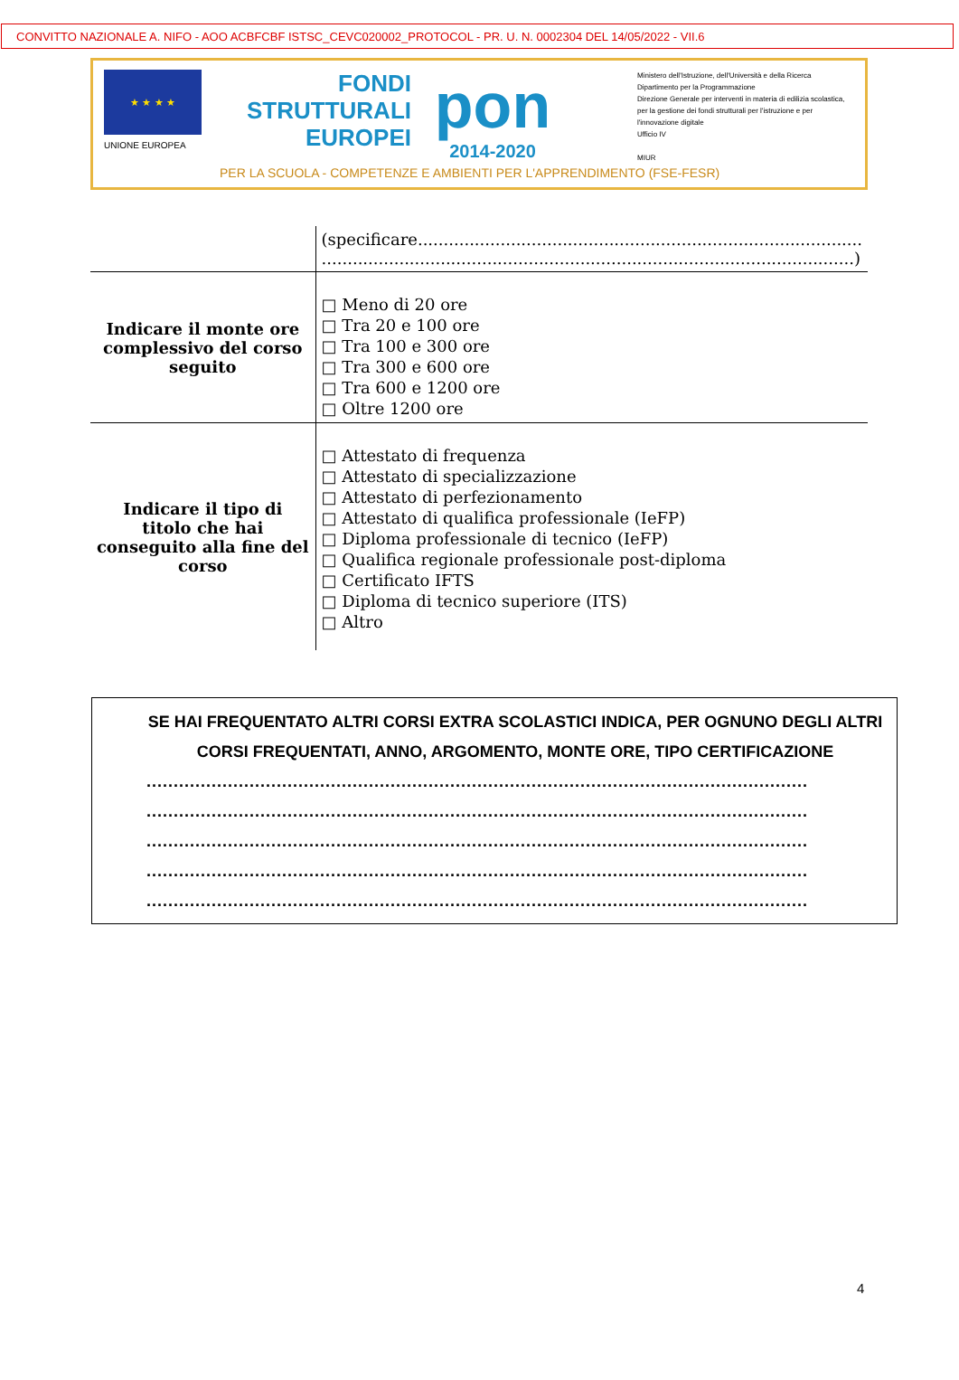CONVITTO NAZIONALE A. NIFO - AOO ACBFCBF ISTSC_CEVC020002_PROTOCOL - PR. U. N. 0002304 DEL 14/05/2022 - VII.6
★ ★ ★ ★
UNIONE EUROPEA
FONDI
STRUTTURALI
EUROPEI
pon
2014-2020
Ministero dell'Istruzione, dell'Università e della Ricerca
Dipartimento per la Programmazione
Direzione Generale per interventi in materia di edilizia scolastica, per la gestione dei fondi strutturali per l'istruzione e per l'innovazione digitale
Ufficio IV
MIUR
PER LA SCUOLA - COMPETENZE E AMBIENTI PER L'APPRENDIMENTO (FSE-FESR)
| | (specificare...................................................................................... .......................................................................................................) |
| Indicare il monte ore complessivo del corso seguito | □ Meno di 20 ore □ Tra 20 e 100 ore □ Tra 100 e 300 ore □ Tra 300 e 600 ore □ Tra 600 e 1200 ore □ Oltre 1200 ore |
| Indicare il tipo di titolo che hai conseguito alla fine del corso | □ Attestato di frequenza □ Attestato di specializzazione □ Attestato di perfezionamento □ Attestato di qualifica professionale (IeFP) □ Diploma professionale di tecnico (IeFP) □ Qualifica regionale professionale post-diploma □ Certificato IFTS □ Diploma di tecnico superiore (ITS) □ Altro |
SE HAI FREQUENTATO ALTRI CORSI EXTRA SCOLASTICI INDICA, PER OGNUNO DEGLI ALTRI CORSI FREQUENTATI, ANNO, ARGOMENTO, MONTE ORE, TIPO CERTIFICAZIONE
..........................................................................................................................
..........................................................................................................................
..........................................................................................................................
..........................................................................................................................
..........................................................................................................................
4